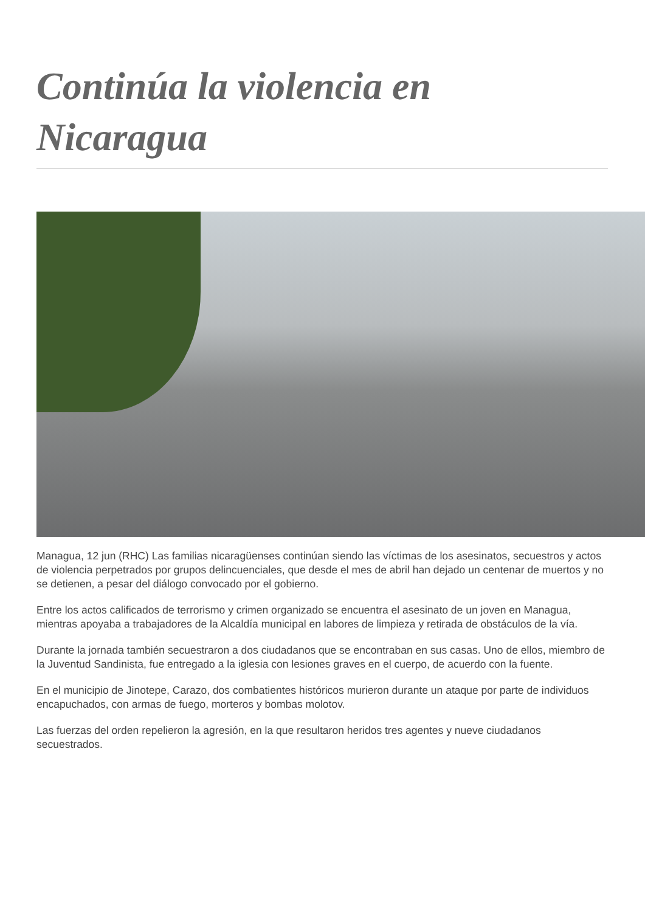Continúa la violencia en Nicaragua
Managua, 12 jun (RHC) Las familias nicaragüenses continúan siendo las víctimas de los asesinatos, secuestros y actos de violencia perpetrados por grupos delincuenciales, que desde el mes de abril han dejado un centenar de muertos y no se detienen, a pesar del diálogo convocado por el gobierno.
Entre los actos calificados de terrorismo y crimen organizado se encuentra el asesinato de un joven en Managua, mientras apoyaba a trabajadores de la Alcaldía municipal en labores de limpieza y retirada de obstáculos de la vía.
Durante la jornada también secuestraron a dos ciudadanos que se encontraban en sus casas. Uno de ellos, miembro de la Juventud Sandinista, fue entregado a la iglesia con lesiones graves en el cuerpo, de acuerdo con la fuente.
En el municipio de Jinotepe, Carazo, dos combatientes históricos murieron durante un ataque por parte de individuos encapuchados, con armas de fuego, morteros y bombas molotov.
Las fuerzas del orden repelieron la agresión, en la que resultaron heridos tres agentes y nueve ciudadanos secuestrados.